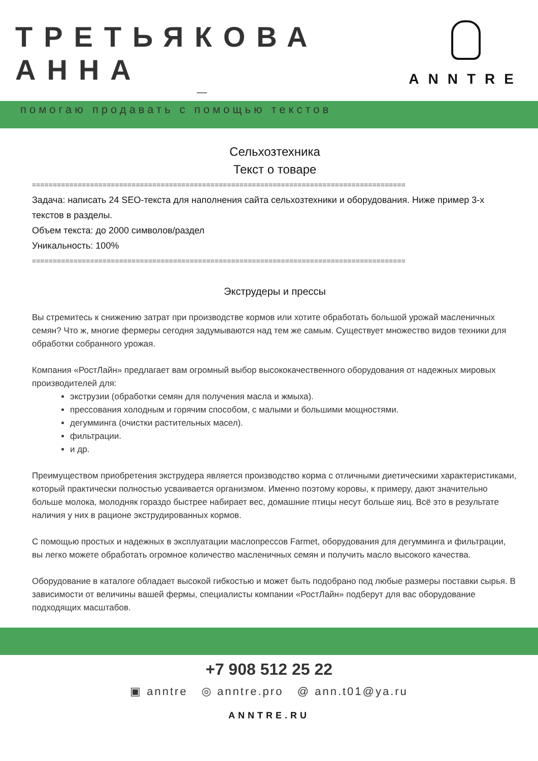ТРЕТЬЯКОВА АННА
—
помогаю продавать с помощью текстов
ANNTRE
Сельхозтехника
Текст о товаре
==========================================================================================
Задача: написать 24 SEO-текста для наполнения сайта сельхозтехники и оборудования. Ниже пример 3-х текстов в разделы.
Объем текста: до 2000 символов/раздел
Уникальность: 100%
==========================================================================================
Экструдеры и прессы
Вы стремитесь к снижению затрат при производстве кормов или хотите обработать большой урожай масленичных семян? Что ж, многие фермеры сегодня задумываются над тем же самым. Существует множество видов техники для обработки собранного урожая.
Компания «РостЛайн» предлагает вам огромный выбор высококачественного оборудования от надежных мировых производителей для:
экструзии (обработки семян для получения масла и жмыха).
прессования холодным и горячим способом, с малыми и большими мощностями.
дегумминга (очистки растительных масел).
фильтрации.
и др.
Преимуществом приобретения экструдера является производство корма с отличными диетическими характеристиками, который практически полностью усваивается организмом. Именно поэтому коровы, к примеру, дают значительно больше молока, молодняк гораздо быстрее набирает вес, домашние птицы несут больше яиц. Всё это в результате наличия у них в рационе экструдированных кормов.
С помощью простых и надежных в эксплуатации маслопрессов Farmet, оборудования для дегумминга и фильтрации, вы легко можете обработать огромное количество масленичных семян и получить масло высокого качества.
Оборудование в каталоге обладает высокой гибкостью и может быть подобрано под любые размеры поставки сырья. В зависимости от величины вашей фермы, специалисты компании «РостЛайн» подберут для вас оборудование подходящих масштабов.
+7 908 512 25 22
▣ anntre ◎ anntre.pro @ ann.t01@ya.ru
ANNTRE.RU